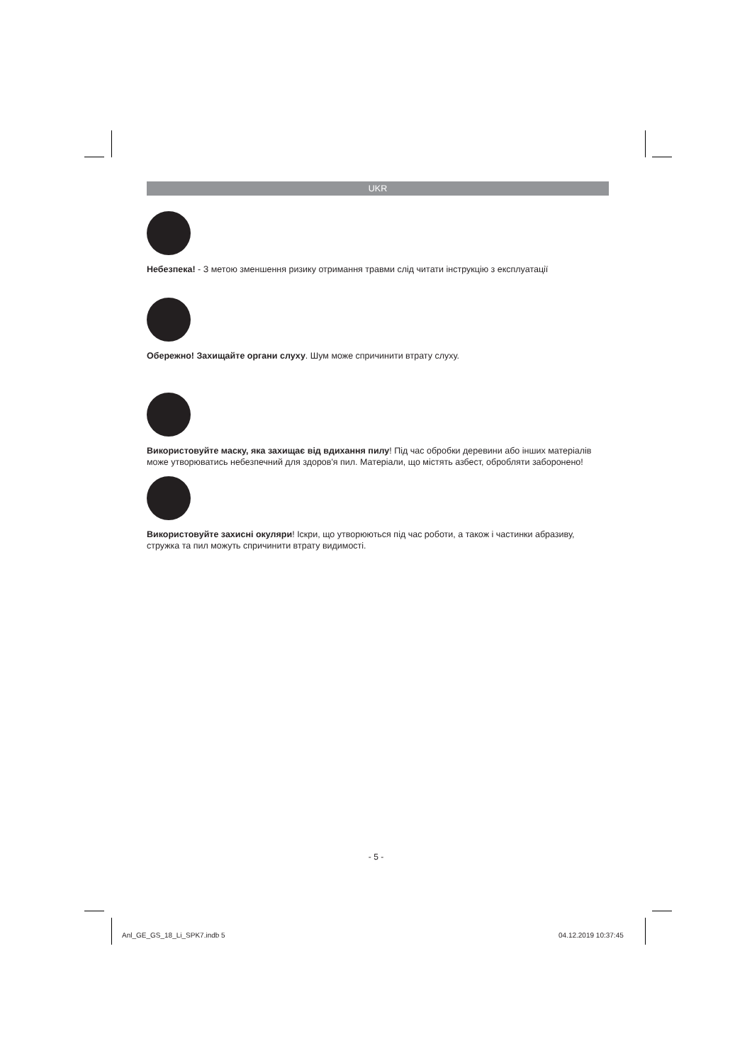UKR
Небезпека! - З метою зменшення ризику отримання травми слід читати інструкцію з експлуатації
Обережно! Захищайте органи слуху. Шум може спричинити втрату слуху.
Використовуйте маску, яка захищає від вдихання пилу! Під час обробки деревини або інших матеріалів може утворюватись небезпечний для здоров'я пил. Матеріали, що містять азбест, обробляти заборонено!
Використовуйте захисні окуляри! Іскри, що утворюються під час роботи, а також і частинки абразиву, стружка та пил можуть спричинити втрату видимості.
- 5 -
Anl_GE_GS_18_Li_SPK7.indb 5 04.12.2019 10:37:45